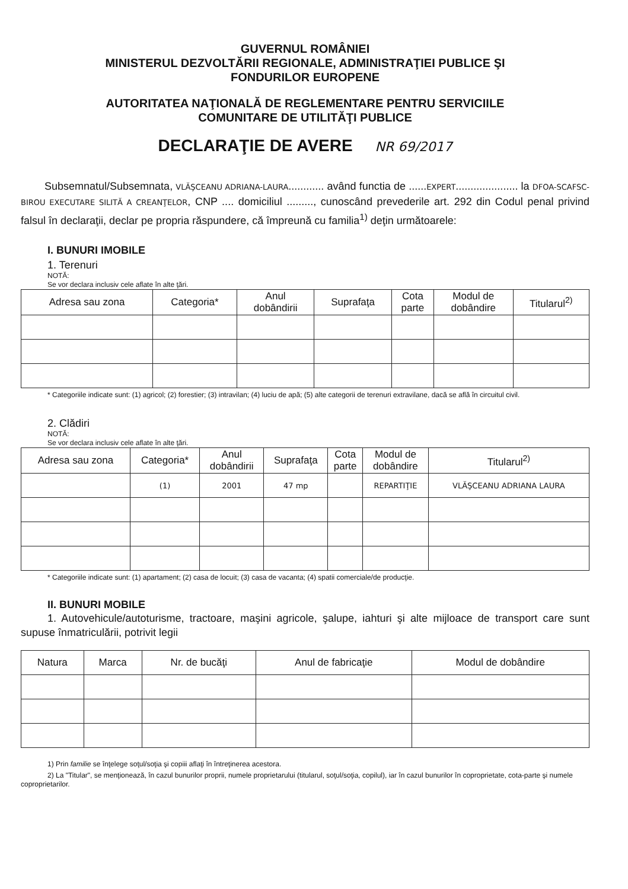GUVERNUL ROMÂNIEI
MINISTERUL DEZVOLTĂRII REGIONALE, ADMINISTRAŢIEI PUBLICE ŞI
FONDURILOR EUROPENE
AUTORITATEA NAŢIONALĂ DE REGLEMENTARE PENTRU SERVICIILE
COMUNITARE DE UTILITĂŢI PUBLICE
DECLARAŢIE DE AVERE NR 69/2017
Subsemnatul/Subsemnata, VLĂŞCEANU ADRIANA-LAURA............ având functia de ......EXPERT..................... la DFOA-SCAFSC-BIROU EXECUTARE SILITĂ A CREANŢELOR, CNP .... domiciliul ........., cunoscând prevederile art. 292 din Codul penal privind falsul în declaraţii, declar pe propria răspundere, că împreună cu familia<sup>1)</sup> deţin următoarele:
I. BUNURI IMOBILE
1. Terenuri
NOTĂ:
Se vor declara inclusiv cele aflate în alte ţări.
| Adresa sau zona | Categoria* | Anul dobândirii | Suprafaţa | Cota parte | Modul de dobândire | Titularul<sup>2)</sup> |
| --- | --- | --- | --- | --- | --- | --- |
* Categoriile indicate sunt: (1) agricol; (2) forestier; (3) intravilan; (4) luciu de apă; (5) alte categorii de terenuri extravilane, dacă se află în circuitul civil.
2. Clădiri
NOTĂ:
Se vor declara inclusiv cele aflate în alte ţări.
| Adresa sau zona | Categoria* | Anul dobândirii | Suprafaţa | Cota parte | Modul de dobândire | Titularul<sup>2)</sup> |
| --- | --- | --- | --- | --- | --- | --- |
| | (1) | 2001 | 47 mp | | REPARTIŢIE | VLĂŞCEANU ADRIANA LAURA |
* Categoriile indicate sunt: (1) apartament; (2) casa de locuit; (3) casa de vacanta; (4) spatii comerciale/de producţie.
II. BUNURI MOBILE
1. Autovehicule/autoturisme, tractoare, maşini agricole, şalupe, iahturi şi alte mijloace de transport care sunt supuse înmatriculării, potrivit legii
| Natura | Marca | Nr. de bucăţi | Anul de fabricaţie | Modul de dobândire |
| --- | --- | --- | --- | --- |
1) Prin familie se înţelege soţul/soţia şi copiii aflaţi în întreţinerea acestora.
2) La "Titular", se menţionează, în cazul bunurilor proprii, numele proprietarului (titularul, soţul/soţia, copilul), iar în cazul bunurilor în coproprietate, cota-parte şi numele coproprietarilor.